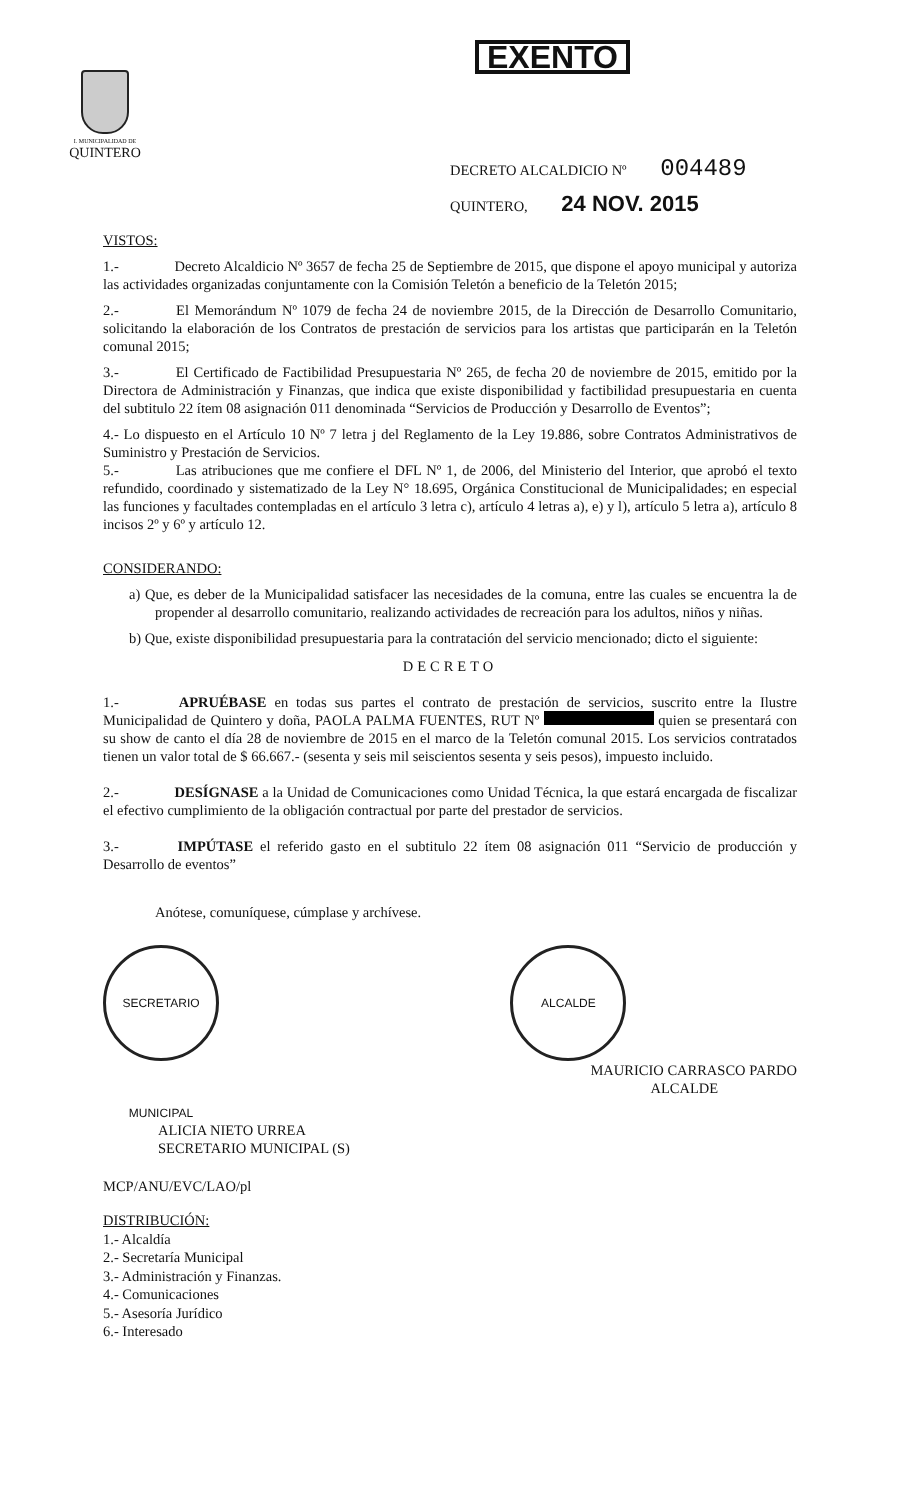I. MUNICIPALIDAD DE
QUINTERO
EXENTO
DECRETO ALCALDICIO Nº 004489
QUINTERO, 24 NOV. 2015
VISTOS:
1.- Decreto Alcaldicio Nº 3657 de fecha 25 de Septiembre de 2015, que dispone el apoyo municipal y autoriza las actividades organizadas conjuntamente con la Comisión Teletón a beneficio de la Teletón 2015;
2.- El Memorándum Nº 1079 de fecha 24 de noviembre 2015, de la Dirección de Desarrollo Comunitario, solicitando la elaboración de los Contratos de prestación de servicios para los artistas que participarán en la Teletón comunal 2015;
3.- El Certificado de Factibilidad Presupuestaria Nº 265, de fecha 20 de noviembre de 2015, emitido por la Directora de Administración y Finanzas, que indica que existe disponibilidad y factibilidad presupuestaria en cuenta del subtitulo 22 ítem 08 asignación 011 denominada “Servicios de Producción y Desarrollo de Eventos”;
4.- Lo dispuesto en el Artículo 10 Nº 7 letra j del Reglamento de la Ley 19.886, sobre Contratos Administrativos de Suministro y Prestación de Servicios.
5.- Las atribuciones que me confiere el DFL Nº 1, de 2006, del Ministerio del Interior, que aprobó el texto refundido, coordinado y sistematizado de la Ley N° 18.695, Orgánica Constitucional de Municipalidades; en especial las funciones y facultades contempladas en el artículo 3 letra c), artículo 4 letras a), e) y l), artículo 5 letra a), artículo 8 incisos 2º y 6º y artículo 12.
CONSIDERANDO:
a) Que, es deber de la Municipalidad satisfacer las necesidades de la comuna, entre las cuales se encuentra la de propender al desarrollo comunitario, realizando actividades de recreación para los adultos, niños y niñas.
b) Que, existe disponibilidad presupuestaria para la contratación del servicio mencionado; dicto el siguiente:
DECRETO
1.- APRUÉBASE en todas sus partes el contrato de prestación de servicios, suscrito entre la Ilustre Municipalidad de Quintero y doña, PAOLA PALMA FUENTES, RUT Nº quien se presentará con su show de canto el día 28 de noviembre de 2015 en el marco de la Teletón comunal 2015. Los servicios contratados tienen un valor total de $ 66.667.- (sesenta y seis mil seiscientos sesenta y seis pesos), impuesto incluido.
2.- DESÍGNASE a la Unidad de Comunicaciones como Unidad Técnica, la que estará encargada de fiscalizar el efectivo cumplimiento de la obligación contractual por parte del prestador de servicios.
3.- IMPÚTASE el referido gasto en el subtitulo 22 ítem 08 asignación 011 “Servicio de producción y Desarrollo de eventos”
Anótese, comuníquese, cúmplase y archívese.
SECRETARIO MUNICIPAL
ALICIA NIETO URREA
SECRETARIO MUNICIPAL (S)
ALCALDE
MAURICIO CARRASCO PARDO
ALCALDE
MCP/ANU/EVC/LAO/pl
DISTRIBUCIÓN:
1.- Alcaldía
2.- Secretaría Municipal
3.- Administración y Finanzas.
4.- Comunicaciones
5.- Asesoría Jurídico
6.- Interesado